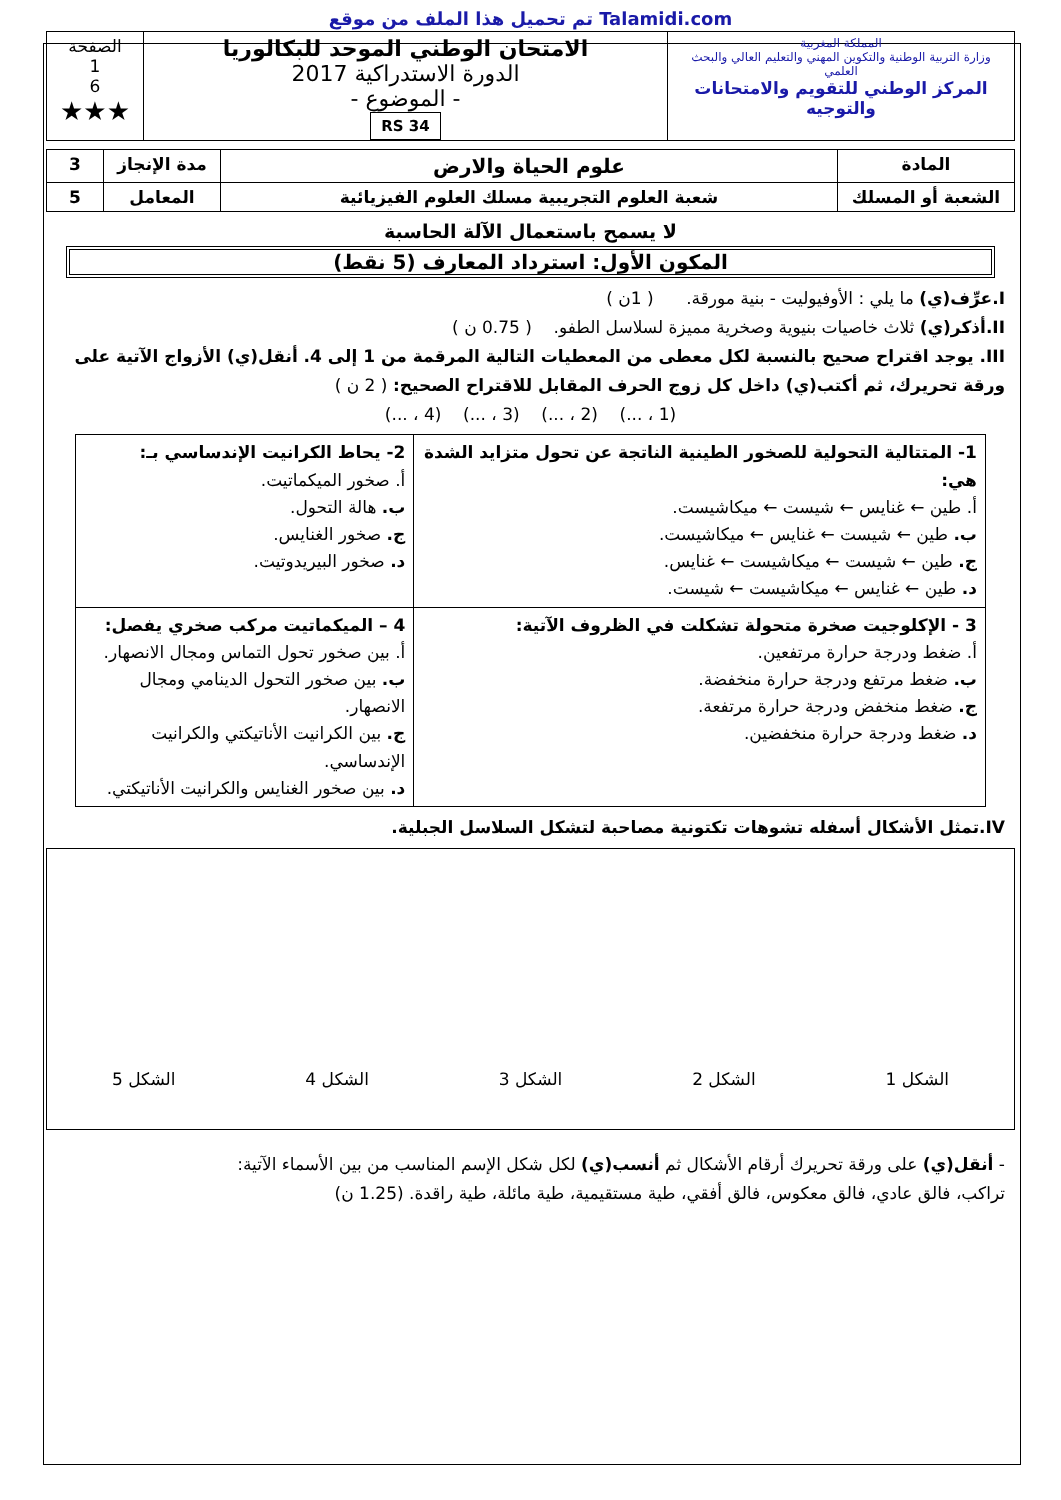تم تحميل هذا الملف من موقع Talamidi.com
| المملكة المغربية وزارة التربية الوطنية والتكوين المهني والتعليم العالي والبحث العلمي المركز الوطني للتقويم والامتحانات والتوجيه | الامتحان الوطني الموحد للبكالوريا الدورة الاستدراكية 2017 - الموضوع - RS 34 | الصفحة 1 6 ★★★ |
| المادة | علوم الحياة والارض | مدة الإنجاز | 3 |
| الشعبة أو المسلك | شعبة العلوم التجريبية مسلك العلوم الفيزيائية | المعامل | 5 |
لا يسمح باستعمال الآلة الحاسبة
المكون الأول: استرداد المعارف (5 نقط)
I.عرِّف(ي) ما يلي : الأوفيوليت - بنية مورقة. ( 1ن )
II.أذكر(ي) ثلاث خاصيات بنيوية وصخرية مميزة لسلاسل الطفو. ( 0.75 ن )
III. يوجد اقتراح صحيح بالنسبة لكل معطى من المعطيات التالية المرقمة من 1 إلى 4. أنقل(ي) الأزواج الآتية على ورقة تحريرك، ثم أكتب(ي) داخل كل زوج الحرف المقابل للاقتراح الصحيح: ( 2 ن )
(1 ، ...) (2 ، ...) (3 ، ...) (4 ، ...)
| 1- المتتالية التحولية للصخور الطينية الناتجة عن تحول متزايد الشدة هي: أ. طين ← غنايس ← شيست ← ميكاشيست. ب. طين ← شيست ← غنايس ← ميكاشيست. ج. طين ← شيست ← ميكاشيست ← غنايس. د. طين ← غنايس ← ميكاشيست ← شيست. | 2- يحاط الكرانيت الإندساسي بـ: أ. صخور الميكماتيت. ب. هالة التحول. ج. صخور الغنايس. د. صخور البيريدوتيت. |
| 3 - الإكلوجيت صخرة متحولة تشكلت في الظروف الآتية: أ. ضغط ودرجة حرارة مرتفعين. ب. ضغط مرتفع ودرجة حرارة منخفضة. ج. ضغط منخفض ودرجة حرارة مرتفعة. د. ضغط ودرجة حرارة منخفضين. | 4 – الميكماتيت مركب صخري يفصل: أ. بين صخور تحول التماس ومجال الانصهار. ب. بين صخور التحول الدينامي ومجال الانصهار. ج. بين الكرانيت الأناتيكتي والكرانيت الإندساسي. د. بين صخور الغنايس والكرانيت الأناتيكتي. |
IV.تمثل الأشكال أسفله تشوهات تكتونية مصاحبة لتشكل السلاسل الجبلية.
الشكل 1 الشكل 2 الشكل 3 الشكل 4 الشكل 5
- أنقل(ي) على ورقة تحريرك أرقام الأشكال ثم أنسب(ي) لكل شكل الإسم المناسب من بين الأسماء الآتية:
تراكب، فالق عادي، فالق معكوس، فالق أفقي، طية مستقيمية، طية مائلة، طية راقدة. (1.25 ن)